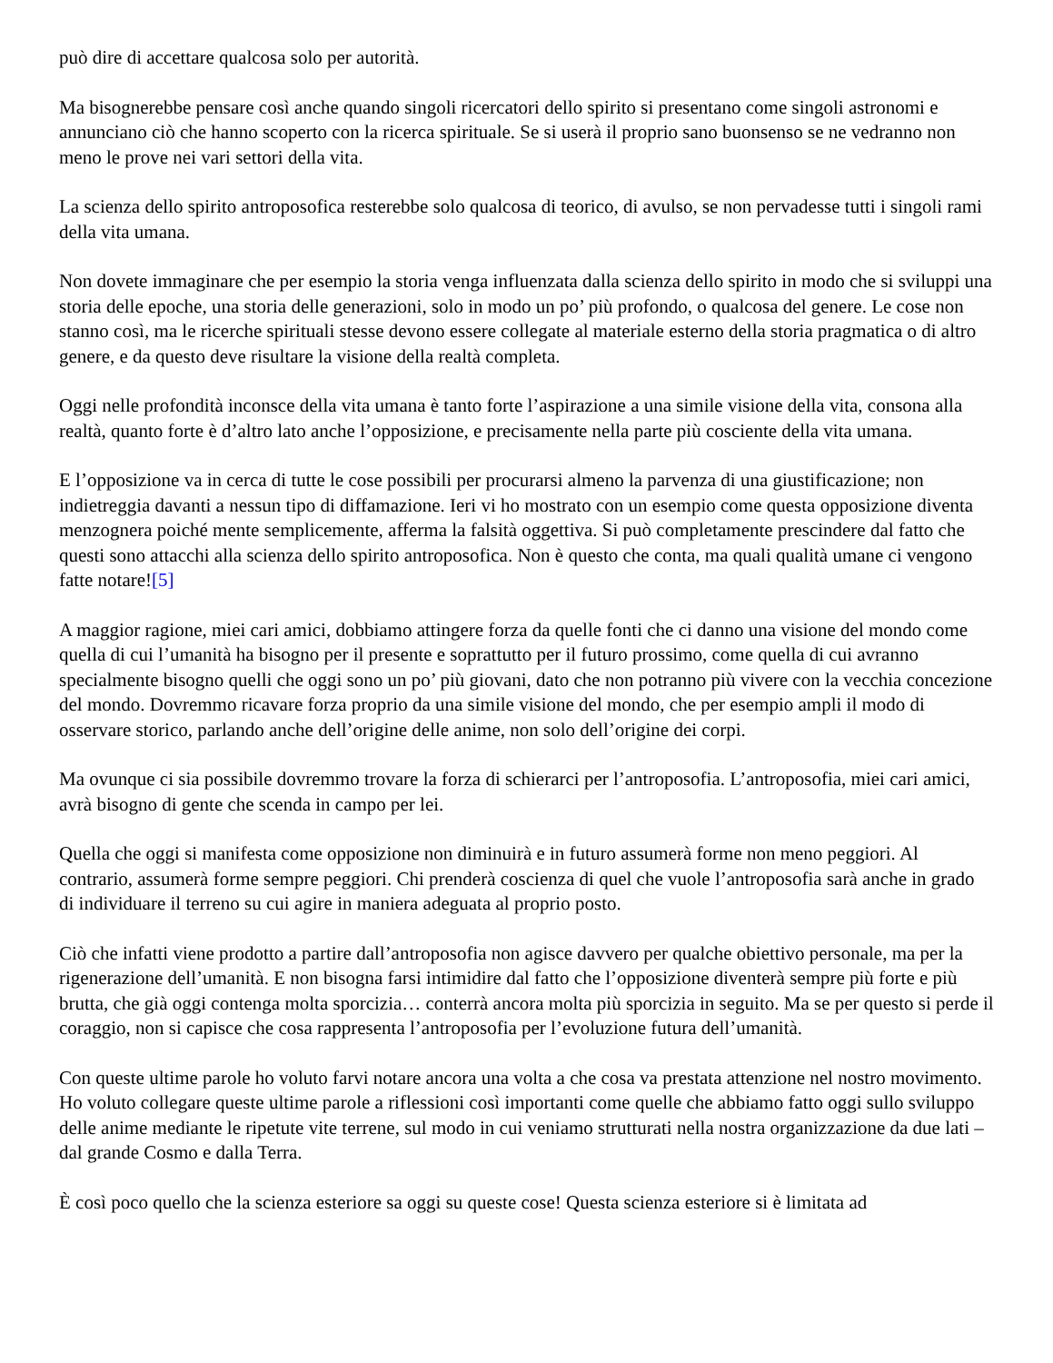può dire di accettare qualcosa solo per autorità.
Ma bisognerebbe pensare così anche quando singoli ricercatori dello spirito si presentano come singoli astronomi e annunciano ciò che hanno scoperto con la ricerca spirituale. Se si userà il proprio sano buonsenso se ne vedranno non meno le prove nei vari settori della vita.
La scienza dello spirito antroposofica resterebbe solo qualcosa di teorico, di avulso, se non pervadesse tutti i singoli rami della vita umana.
Non dovete immaginare che per esempio la storia venga influenzata dalla scienza dello spirito in modo che si sviluppi una storia delle epoche, una storia delle generazioni, solo in modo un po’ più profondo, o qualcosa del genere. Le cose non stanno così, ma le ricerche spirituali stesse devono essere collegate al materiale esterno della storia pragmatica o di altro genere, e da questo deve risultare la visione della realtà completa.
Oggi nelle profondità inconsce della vita umana è tanto forte l’aspirazione a una simile visione della vita, consona alla realtà, quanto forte è d’altro lato anche l’opposizione, e precisamente nella parte più cosciente della vita umana.
E l’opposizione va in cerca di tutte le cose possibili per procurarsi almeno la parvenza di una giustificazione; non indietreggia davanti a nessun tipo di diffamazione. Ieri vi ho mostrato con un esempio come questa opposizione diventa menzognera poiché mente semplicemente, afferma la falsità oggettiva. Si può completamente prescindere dal fatto che questi sono attacchi alla scienza dello spirito antroposofica. Non è questo che conta, ma quali qualità umane ci vengono fatte notare![5]
A maggior ragione, miei cari amici, dobbiamo attingere forza da quelle fonti che ci danno una visione del mondo come quella di cui l’umanità ha bisogno per il presente e soprattutto per il futuro prossimo, come quella di cui avranno specialmente bisogno quelli che oggi sono un po’ più giovani, dato che non potranno più vivere con la vecchia concezione del mondo. Dovremmo ricavare forza proprio da una simile visione del mondo, che per esempio ampli il modo di osservare storico, parlando anche dell’origine delle anime, non solo dell’origine dei corpi.
Ma ovunque ci sia possibile dovremmo trovare la forza di schierarci per l’antroposofia. L’antroposofia, miei cari amici, avrà bisogno di gente che scenda in campo per lei.
Quella che oggi si manifesta come opposizione non diminuirà e in futuro assumerà forme non meno peggiori. Al contrario, assumerà forme sempre peggiori. Chi prenderà coscienza di quel che vuole l’antroposofia sarà anche in grado di individuare il terreno su cui agire in maniera adeguata al proprio posto.
Ciò che infatti viene prodotto a partire dall’antroposofia non agisce davvero per qualche obiettivo personale, ma per la rigenerazione dell’umanità. E non bisogna farsi intimidire dal fatto che l’opposizione diventerà sempre più forte e più brutta, che già oggi contenga molta sporcizia… conterrà ancora molta più sporcizia in seguito. Ma se per questo si perde il coraggio, non si capisce che cosa rappresenta l’antroposofia per l’evoluzione futura dell’umanità.
Con queste ultime parole ho voluto farvi notare ancora una volta a che cosa va prestata attenzione nel nostro movimento. Ho voluto collegare queste ultime parole a riflessioni così importanti come quelle che abbiamo fatto oggi sullo sviluppo delle anime mediante le ripetute vite terrene, sul modo in cui veniamo strutturati nella nostra organizzazione da due lati – dal grande Cosmo e dalla Terra.
È così poco quello che la scienza esteriore sa oggi su queste cose! Questa scienza esteriore si è limitata ad